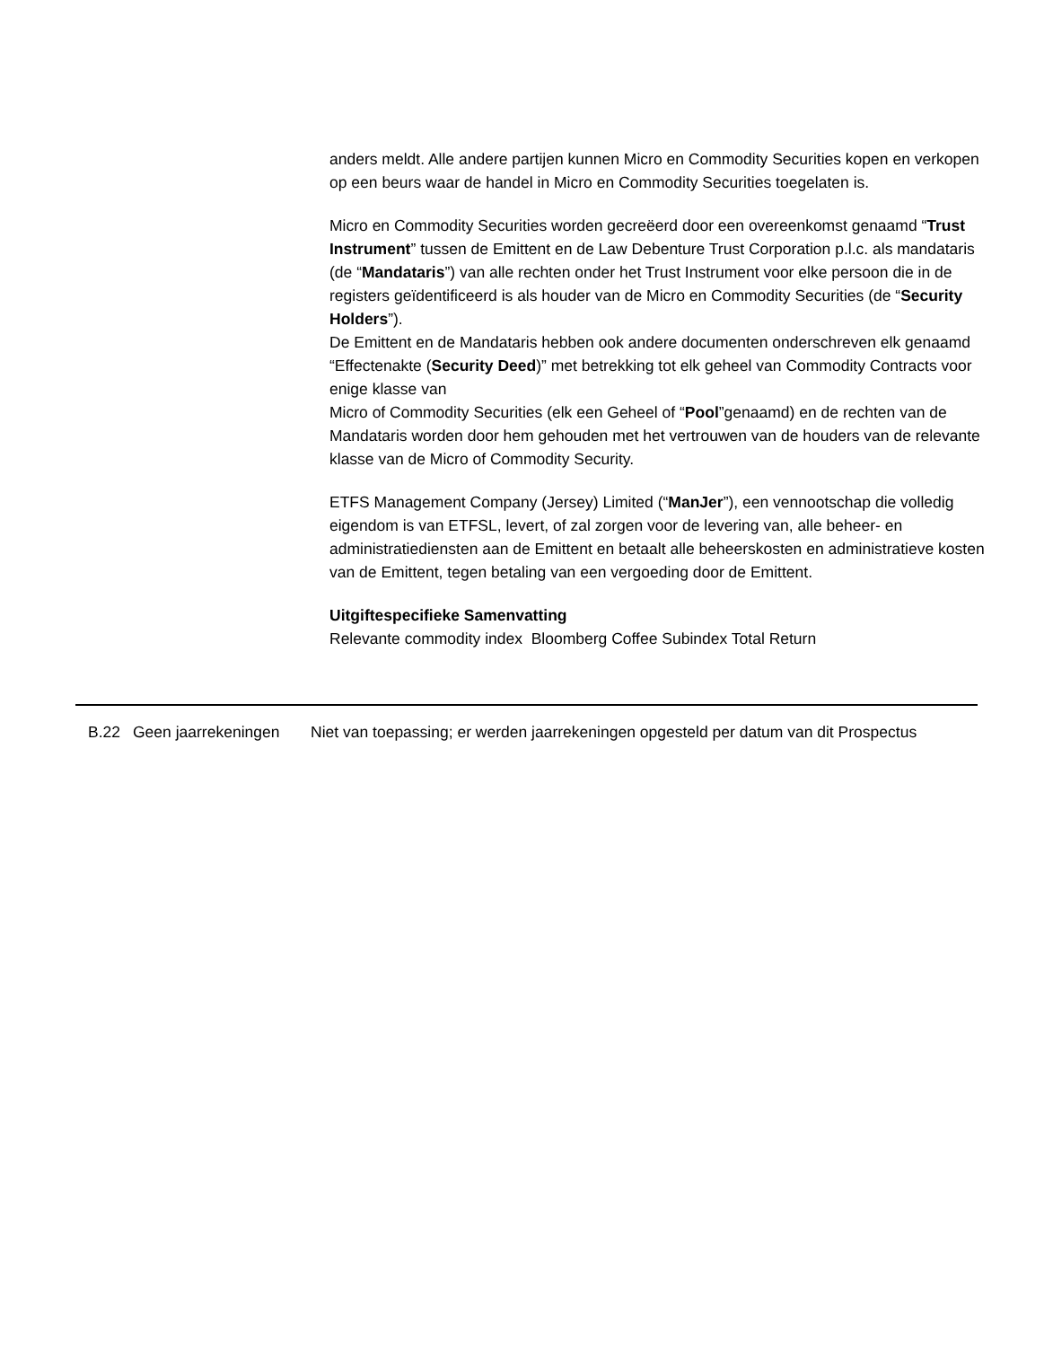anders meldt. Alle andere partijen kunnen Micro en Commodity Securities kopen en verkopen op een beurs waar de handel in Micro en Commodity Securities toegelaten is.
Micro en Commodity Securities worden gecreëerd door een overeenkomst genaamd “Trust Instrument” tussen de Emittent en de Law Debenture Trust Corporation p.l.c. als mandataris (de “Mandataris”) van alle rechten onder het Trust Instrument voor elke persoon die in de registers geïdentificeerd is als houder van de Micro en Commodity Securities (de “Security Holders”).
De Emittent en de Mandataris hebben ook andere documenten onderschreven elk genaamd “Effectenakte (Security Deed)” met betrekking tot elk geheel van Commodity Contracts voor enige klasse van
Micro of Commodity Securities (elk een Geheel of “Pool”genaamd) en de rechten van de Mandataris worden door hem gehouden met het vertrouwen van de houders van de relevante klasse van de Micro of Commodity Security.
ETFS Management Company (Jersey) Limited (“ManJer”), een vennootschap die volledig eigendom is van ETFSL, levert, of zal zorgen voor de levering van, alle beheer- en administratiediensten aan de Emittent en betaalt alle beheerskosten en administratieve kosten van de Emittent, tegen betaling van een vergoeding door de Emittent.
Uitgiftespecifieke Samenvatting
Relevante commodity index Bloomberg Coffee Subindex Total Return
| B.22 | Geen jaarrekeningen | Niet van toepassing; er werden jaarrekeningen opgesteld per datum van dit Prospectus |